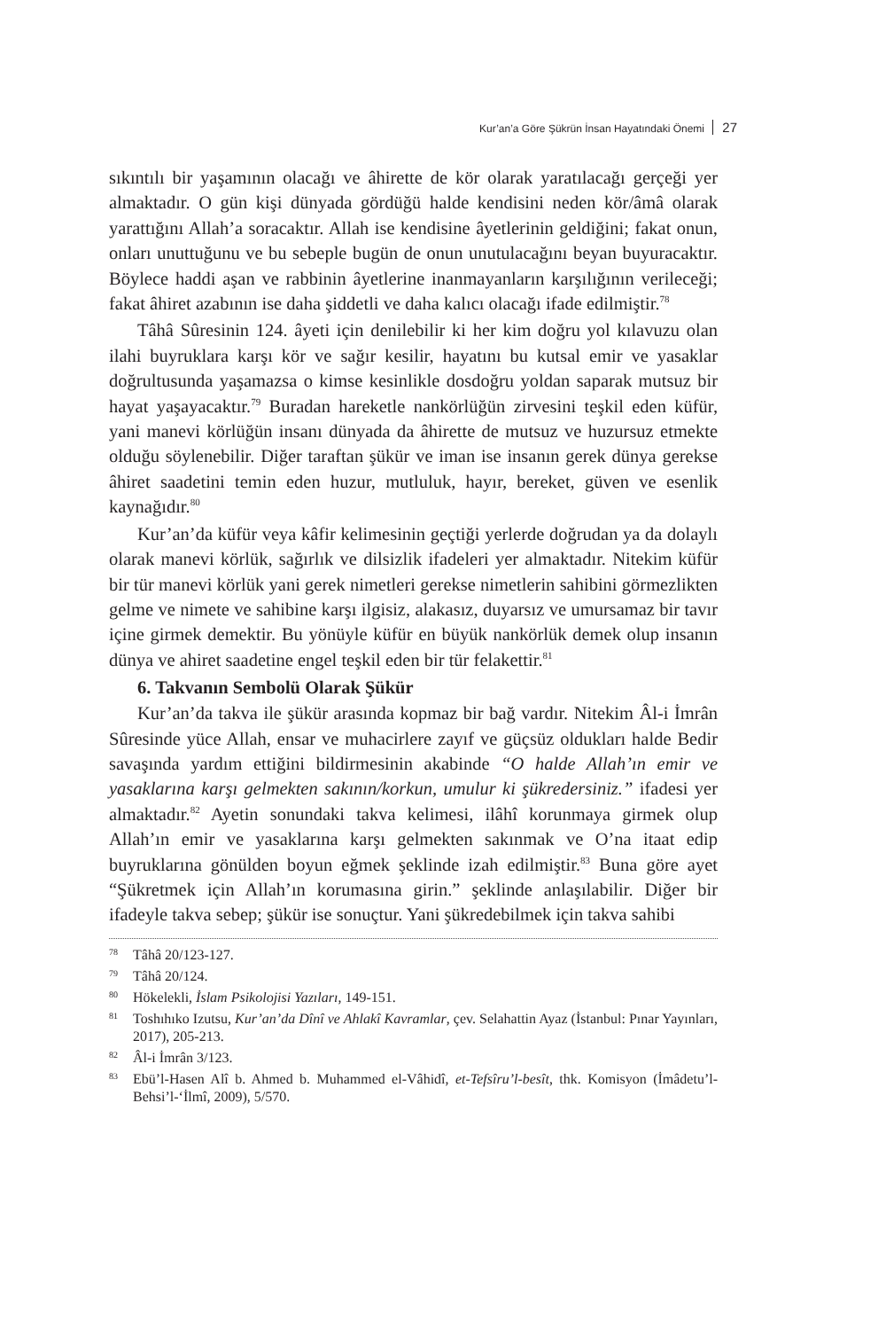Kur’an’a Göre Şükrün İnsan Hayatındaki Önemi 27
sıkıntılı bir yaşamının olacağı ve âhirette de kör olarak yaratılacağı gerçeği yer almaktadır. O gün kişi dünyada gördüğü halde kendisini neden kör/âmâ olarak yarattığını Allah’a soracaktır. Allah ise kendisine âyetlerinin geldiğini; fakat onun, onları unuttuğunu ve bu sebeple bugün de onun unutulacağını beyan buyuracaktır. Böylece haddi aşan ve rabbinin âyetlerine inanmayanların karşılığının verileceği; fakat âhiret azabının ise daha şiddetli ve daha kalıcı olacağı ifade edilmiştir.<sup>78</sup>
Tâhâ Sûresinin 124. âyeti için denilebilir ki her kim doğru yol kılavuzu olan ilahi buyruklara karşı kör ve sağır kesilir, hayatını bu kutsal emir ve yasaklar doğrultusunda yaşamazsa o kimse kesinlikle dosdoğru yoldan saparak mutsuz bir hayat yaşayacaktır.<sup>79</sup> Buradan hareketle nankörlüğün zirvesini teşkil eden küfür, yani manevi körlüğün insanı dünyada da âhirette de mutsuz ve huzursuz etmekte olduğu söylenebilir. Diğer taraftan şükür ve iman ise insanın gerek dünya gerekse âhiret saadetini temin eden huzur, mutluluk, hayır, bereket, güven ve esenlik kaynağıdır.<sup>80</sup>
Kur’an’da küfür veya kâfir kelimesinin geçtiği yerlerde doğrudan ya da dolaylı olarak manevi körlük, sağırlık ve dilsizlik ifadeleri yer almaktadır. Nitekim küfür bir tür manevi körlük yani gerek nimetleri gerekse nimetlerin sahibini görmezlikten gelme ve nimete ve sahibine karşı ilgisiz, alakasız, duyarsız ve umursamaz bir tavır içine girmek demektir. Bu yönüyle küfür en büyük nankörlük demek olup insanın dünya ve ahiret saadetine engel teşkil eden bir tür felakettir.<sup>81</sup>
6. Takvanın Sembolü Olarak Şükür
Kur’an’da takva ile şükür arasında kopmaz bir bağ vardır. Nitekim Âl-i İmrân Sûresinde yüce Allah, ensar ve muhacirlere zayıf ve güçsüz oldukları halde Bedir savaşında yardım ettiğini bildirmesinin akabinde “O halde Allah’ın emir ve yasaklarına karşı gelmekten sakının/korkun, umulur ki şükredersiniz.” ifadesi yer almaktadır.<sup>82</sup> Ayetin sonundaki takva kelimesi, ilâhî korunmaya girmek olup Allah’ın emir ve yasaklarına karşı gelmekten sakınmak ve O’na itaat edip buyruklarına gönülden boyun eğmek şeklinde izah edilmiştir.<sup>83</sup> Buna göre ayet “Şükretmek için Allah’ın korumasına girin.” şeklinde anlaşılabilir. Diğer bir ifadeyle takva sebep; şükür ise sonuçtur. Yani şükredebilmek için takva sahibi
<sup>78</sup> Tâhâ 20/123-127.
<sup>79</sup> Tâhâ 20/124.
<sup>80</sup>Hökelekli, İslam Psikolojisi Yazıları, 149-151.
<sup>81</sup> Toshıhıko Izutsu, Kur’an’da Dînî ve Ahlakî Kavramlar, çev. Selahattin Ayaz (İstanbul: Pınar Yayınları, 2017), 205-213.
<sup>82</sup> Âl-i İmrân 3/123.
<sup>83</sup> Ebü’l-Hasen Alî b. Ahmed b. Muhammed el-Vâhidî, et-Tefsîru’l-besît, thk. Komisyon (İmâdetu’l-Behsi’l-‘İlmî, 2009), 5/570.